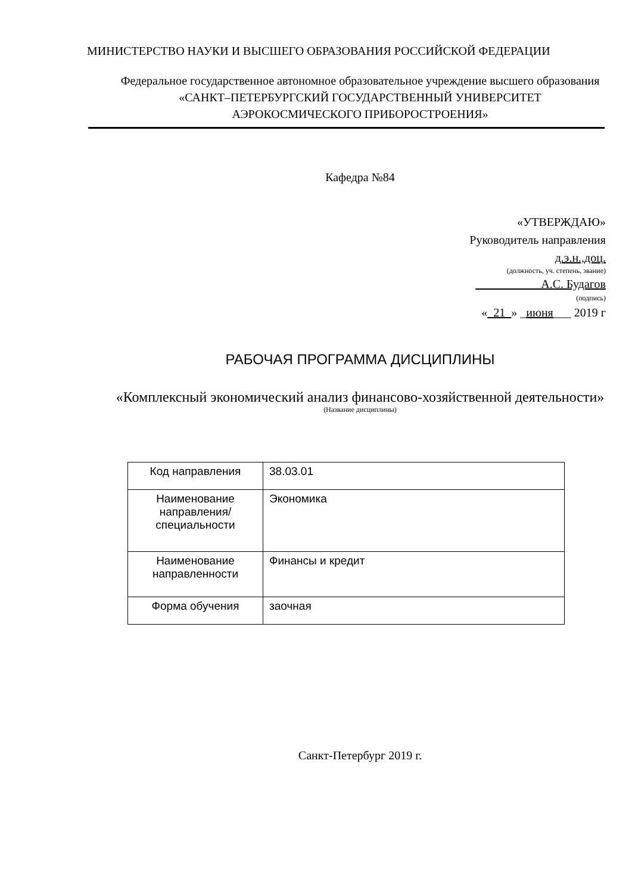МИНИСТЕРСТВО НАУКИ И ВЫСШЕГО ОБРАЗОВАНИЯ РОССИЙСКОЙ ФЕДЕРАЦИИ
Федеральное государственное автономное образовательное учреждение высшего образования
«САНКТ–ПЕТЕРБУРГСКИЙ ГОСУДАРСТВЕННЫЙ УНИВЕРСИТЕТ
АЭРОКОСМИЧЕСКОГО ПРИБОРОСТРОЕНИЯ»
Кафедра №84
«УТВЕРЖДАЮ»
Руководитель направления
д.э.н.,доц.
(должность, уч. степень, звание)
___________А.С. Будагов
(подпись)
«_21_» _июня___ 2019 г
РАБОЧАЯ ПРОГРАММА ДИСЦИПЛИНЫ
«Комплексный экономический анализ финансово-хозяйственной деятельности»
(Название дисциплины)
| Код направления | 38.03.01 |
| Наименование направления/ специальности | Экономика |
| Наименование направленности | Финансы и кредит |
| Форма обучения | заочная |
Санкт-Петербург 2019 г.